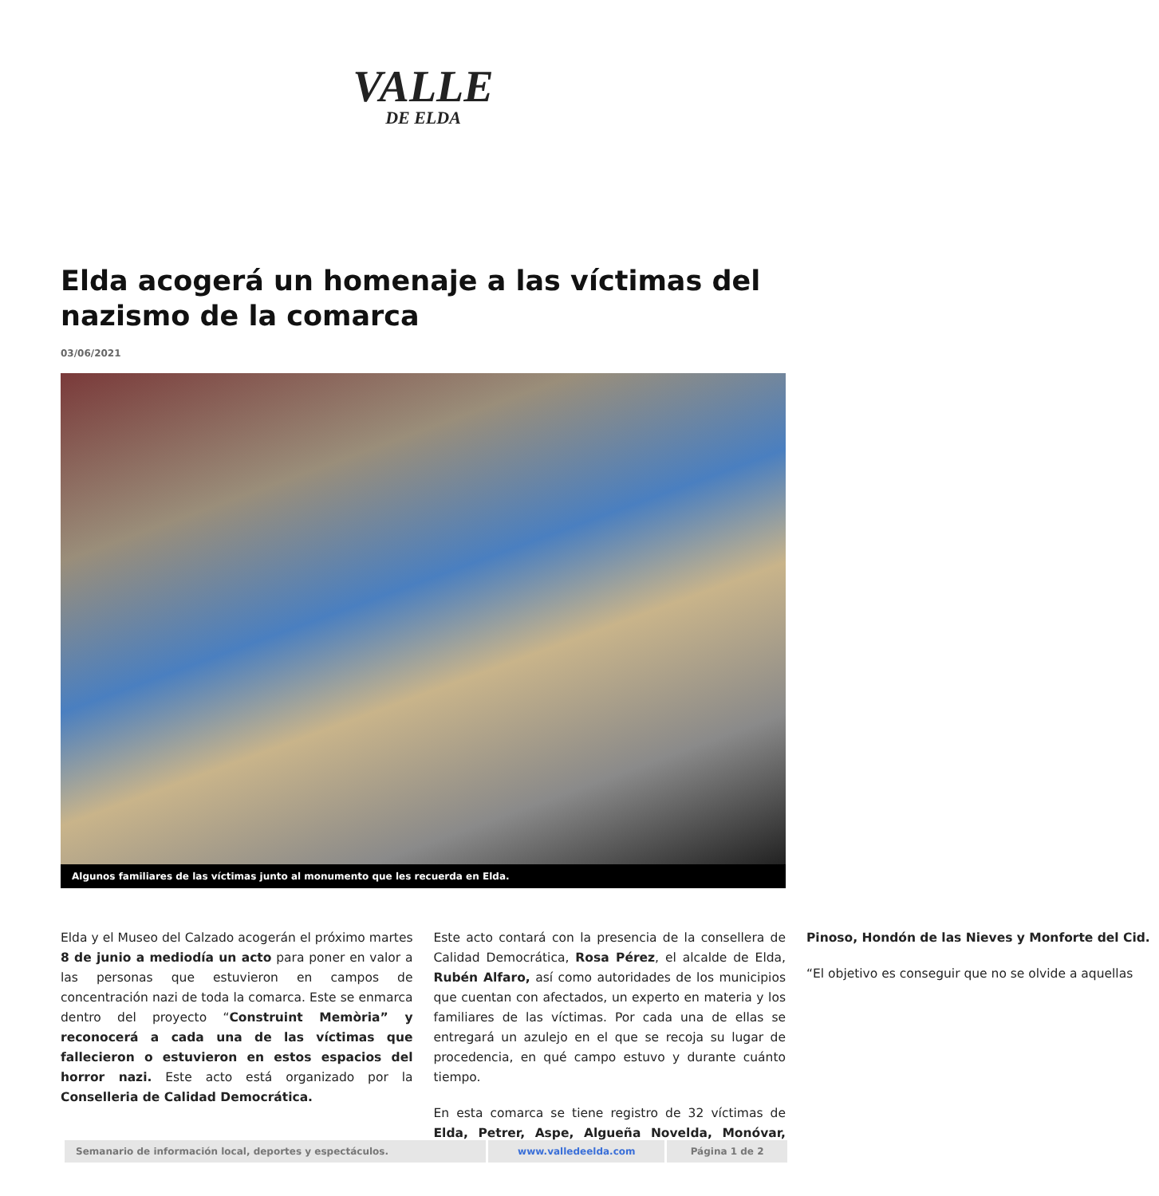VALLE
DE ELDA
Elda acogerá un homenaje a las víctimas del nazismo de la comarca
03/06/2021
Algunos familiares de las víctimas junto al monumento que les recuerda en Elda.
Elda y el Museo del Calzado acogerán el próximo martes 8 de junio a mediodía un acto para poner en valor a las personas que estuvieron en campos de concentración nazi de toda la comarca. Este se enmarca dentro del proyecto “Construint Memòria” y reconocerá a cada una de las víctimas que fallecieron o estuvieron en estos espacios del horror nazi. Este acto está organizado por la Conselleria de Calidad Democrática.
Este acto contará con la presencia de la consellera de Calidad Democrática, Rosa Pérez, el alcalde de Elda, Rubén Alfaro, así como autoridades de los municipios que cuentan con afectados, un experto en materia y los familiares de las víctimas. Por cada una de ellas se entregará un azulejo en el que se recoja su lugar de procedencia, en qué campo estuvo y durante cuánto tiempo.
En esta comarca se tiene registro de 32 víctimas de Elda, Petrer, Aspe, Algueña Novelda, Monóvar, Pinoso, Hondón de las Nieves y Monforte del Cid.
“El objetivo es conseguir que no se olvide a aquellas
| Semanario de información local, deportes y espectáculos. | www.valledeelda.com | Página 1 de 2 |